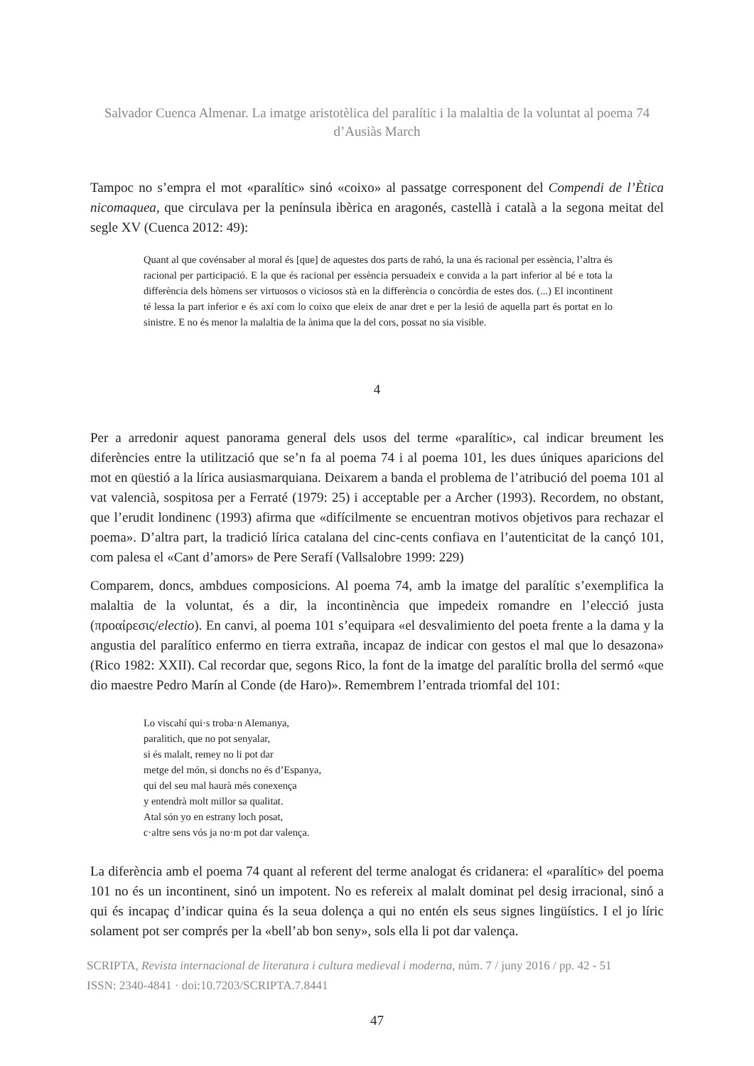Salvador Cuenca Almenar. La imatge aristotèlica del paralític i la malaltia de la voluntat al poema 74
d’Ausiàs March
Tampoc no s’empra el mot «paralític» sinó «coixo» al passatge corresponent del Compendi de l’Ètica nicomaquea, que circulava per la península ibèrica en aragonés, castellà i català a la segona meitat del segle XV (Cuenca 2012: 49):
Quant al que covénsaber al moral és [que] de aquestes dos parts de rahó, la una és racional per essència, l’altra és racional per participació. E la que és racional per essència persuadeix e convida a la part inferior al bé e tota la differència dels hòmens ser virtuosos o viciosos stà en la differència o concòrdia de estes dos. (...) El incontinent té lessa la part inferior e és axí com lo coixo que eleix de anar dret e per la lesió de aquella part és portat en lo sinistre. E no és menor la malaltia de la ànima que la del cors, possat no sia visible.
4
Per a arredonir aquest panorama general dels usos del terme «paralític», cal indicar breument les diferències entre la utilització que se’n fa al poema 74 i al poema 101, les dues úniques aparicions del mot en qüestió a la lírica ausiasmarquiana. Deixarem a banda el problema de l’atribució del poema 101 al vat valencià, sospitosa per a Ferraté (1979: 25) i acceptable per a Archer (1993). Recordem, no obstant, que l’erudit londinenc (1993) afirma que «difícilmente se encuentran motivos objetivos para rechazar el poema». D’altra part, la tradició lírica catalana del cinc-cents confiava en l’autenticitat de la cançó 101, com palesa el «Cant d’amors» de Pere Serafí (Vallsalobre 1999: 229)
Comparem, doncs, ambdues composicions. Al poema 74, amb la imatge del paralític s’exemplifica la malaltia de la voluntat, és a dir, la incontinència que impedeix romandre en l’elecció justa (προαίρεσις/electio). En canvi, al poema 101 s’equipara «el desvalimiento del poeta frente a la dama y la angustia del paralítico enfermo en tierra extraña, incapaz de indicar con gestos el mal que lo desazona» (Rico 1982: XXII). Cal recordar que, segons Rico, la font de la imatge del paralític brolla del sermó «que dio maestre Pedro Marín al Conde (de Haro)». Remembrem l’entrada triomfal del 101:
Lo viscahí qui·s troba·n Alemanya,
paralitich, que no pot senyalar,
si és malalt, remey no li pot dar
metge del món, si donchs no és d’Espanya,
qui del seu mal haurà més conexença
y entendrà molt millor sa qualitat.
Atal són yo en estrany loch posat,
c·altre sens vós ja no·m pot dar valença.
La diferència amb el poema 74 quant al referent del terme analogat és cridanera: el «paralític» del poema 101 no és un incontinent, sinó un impotent. No es refereix al malalt dominat pel desig irracional, sinó a qui és incapaç d’indicar quina és la seua dolença a qui no entén els seus signes lingüístics. I el jo líric solament pot ser comprés per la «bell’ab bon seny», sols ella li pot dar valença.
SCRIPTA, Revista internacional de literatura i cultura medieval i moderna, núm. 7 / juny 2016 / pp. 42 - 51
ISSN: 2340-4841 · doi:10.7203/SCRIPTA.7.8441
47